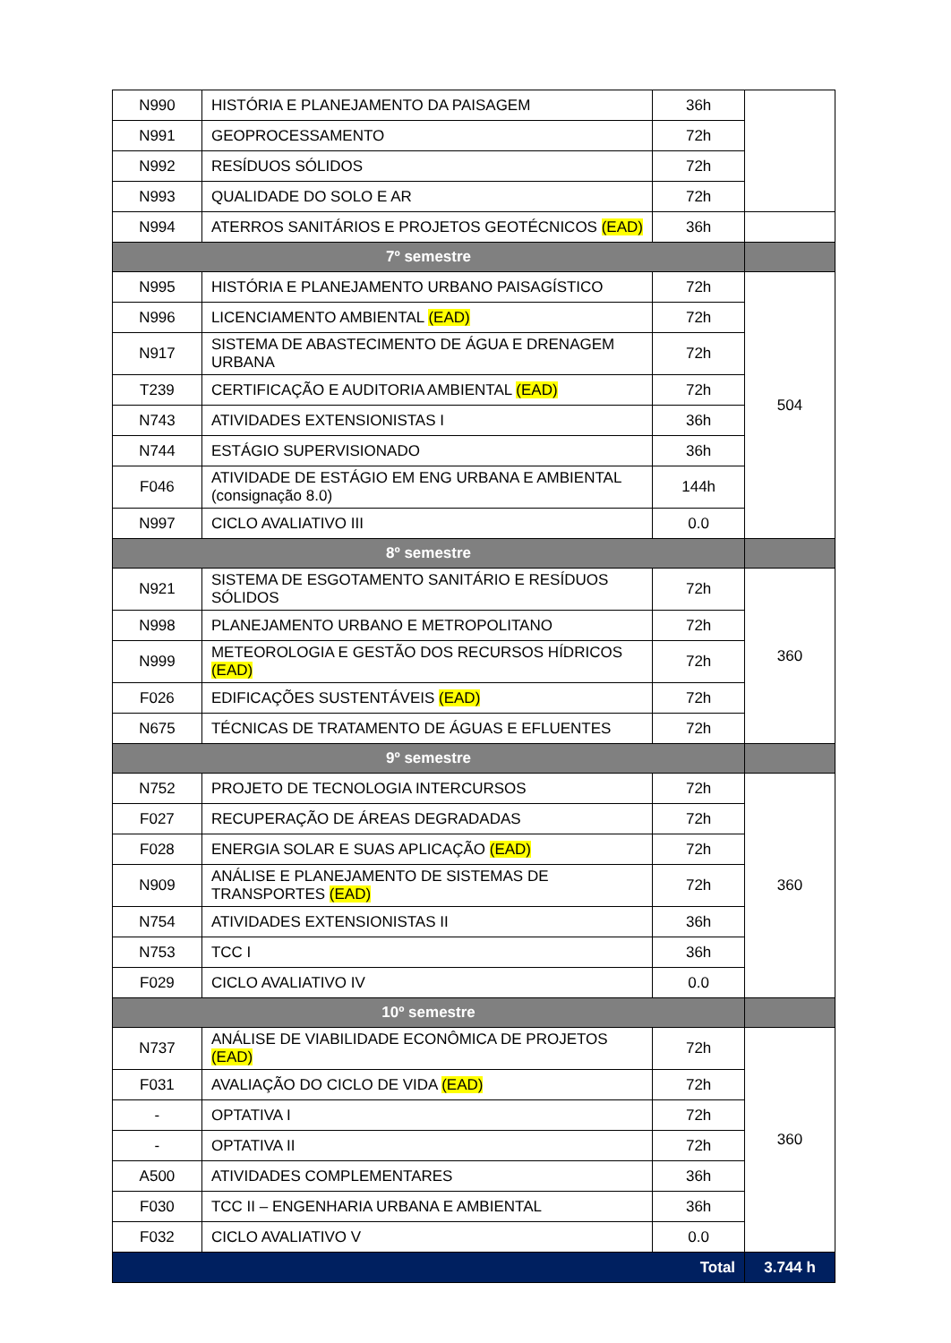| N990 | HISTÓRIA E PLANEJAMENTO DA PAISAGEM | 36h | |
| N991 | GEOPROCESSAMENTO | 72h | |
| N992 | RESÍDUOS SÓLIDOS | 72h | |
| N993 | QUALIDADE DO SOLO E AR | 72h | |
| N994 | ATERROS SANITÁRIOS E PROJETOS GEOTÉCNICOS (EAD) | 36h | |
| 7º semestre | | | |
| N995 | HISTÓRIA E PLANEJAMENTO URBANO PAISAGÍSTICO | 72h | 504 |
| N996 | LICENCIAMENTO AMBIENTAL (EAD) | 72h | |
| N917 | SISTEMA DE ABASTECIMENTO DE ÁGUA E DRENAGEM URBANA | 72h | |
| T239 | CERTIFICAÇÃO E AUDITORIA AMBIENTAL (EAD) | 72h | |
| N743 | ATIVIDADES EXTENSIONISTAS I | 36h | |
| N744 | ESTÁGIO SUPERVISIONADO | 36h | |
| F046 | ATIVIDADE DE ESTÁGIO EM ENG URBANA E AMBIENTAL (consignação 8.0) | 144h | |
| N997 | CICLO AVALIATIVO III | 0.0 | |
| 8º semestre | | | |
| N921 | SISTEMA DE ESGOTAMENTO SANITÁRIO E RESÍDUOS SÓLIDOS | 72h | 360 |
| N998 | PLANEJAMENTO URBANO E METROPOLITANO | 72h | |
| N999 | METEOROLOGIA E GESTÃO DOS RECURSOS HÍDRICOS (EAD) | 72h | |
| F026 | EDIFICAÇÕES SUSTENTÁVEIS (EAD) | 72h | |
| N675 | TÉCNICAS DE TRATAMENTO DE ÁGUAS E EFLUENTES | 72h | |
| 9º semestre | | | |
| N752 | PROJETO DE TECNOLOGIA INTERCURSOS | 72h | 360 |
| F027 | RECUPERAÇÃO DE ÁREAS DEGRADADAS | 72h | |
| F028 | ENERGIA SOLAR E SUAS APLICAÇÃO (EAD) | 72h | |
| N909 | ANÁLISE E PLANEJAMENTO DE SISTEMAS DE TRANSPORTES (EAD) | 72h | |
| N754 | ATIVIDADES EXTENSIONISTAS II | 36h | |
| N753 | TCC I | 36h | |
| F029 | CICLO AVALIATIVO IV | 0.0 | |
| 10º semestre | | | |
| N737 | ANÁLISE DE VIABILIDADE ECONÔMICA DE PROJETOS (EAD) | 72h | 360 |
| F031 | AVALIAÇÃO DO CICLO DE VIDA (EAD) | 72h | |
| - | OPTATIVA I | 72h | |
| - | OPTATIVA II | 72h | |
| A500 | ATIVIDADES COMPLEMENTARES | 36h | |
| F030 | TCC II – ENGENHARIA URBANA E AMBIENTAL | 36h | |
| F032 | CICLO AVALIATIVO V | 0.0 | |
| Total | | | 3.744 h |